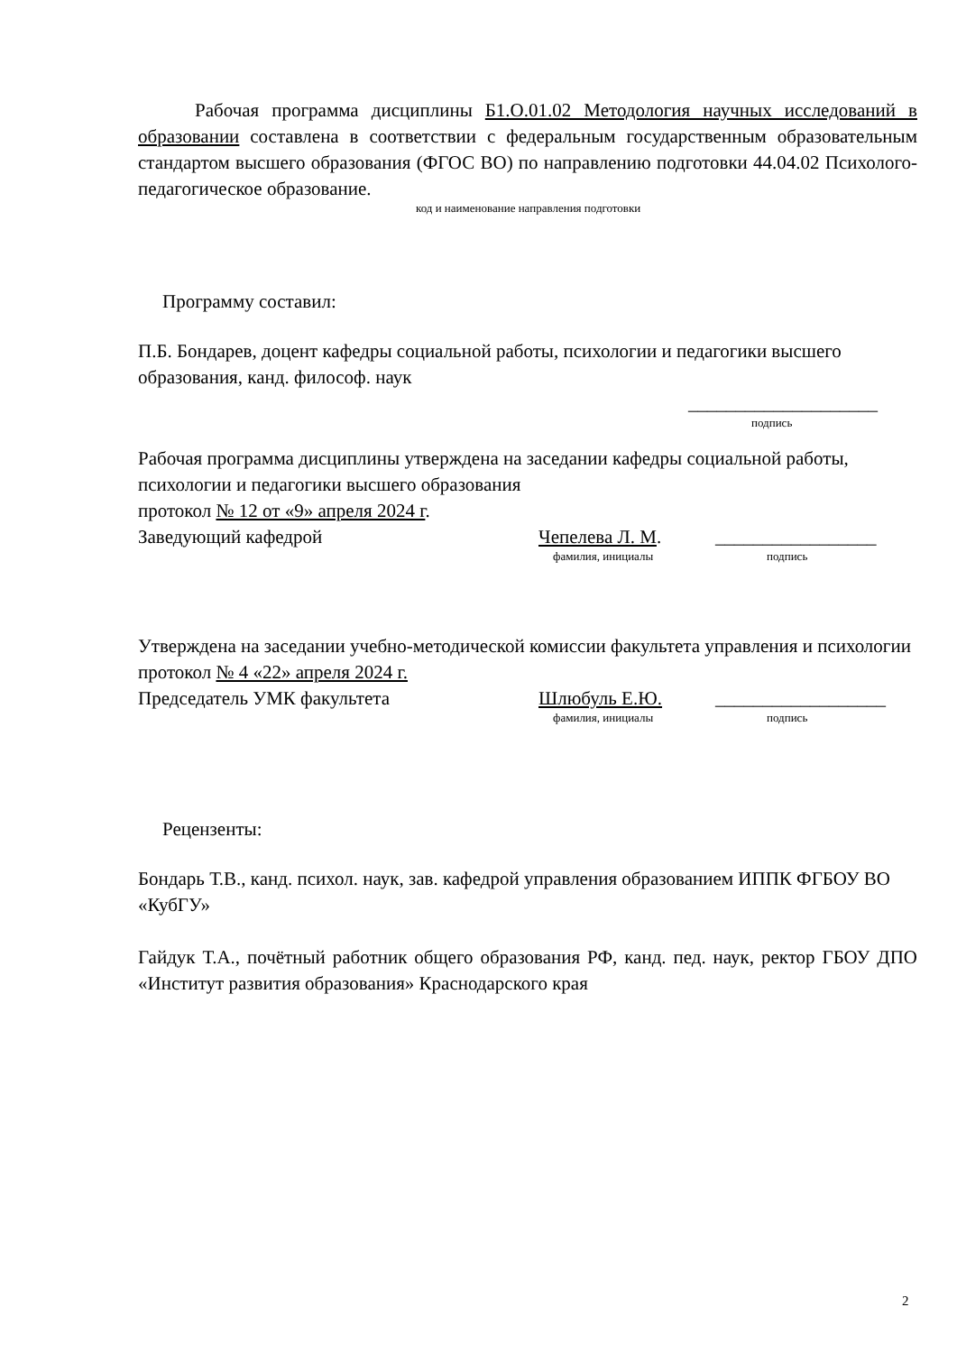Рабочая программа дисциплины Б1.О.01.02 Методология научных исследований в образовании составлена в соответствии с федеральным государственным образовательным стандартом высшего образования (ФГОС ВО) по направлению подготовки 44.04.02 Психолого-педагогическое образование.
код и наименование направления подготовки
Программу составил:
П.Б. Бондарев, доцент кафедры социальной работы, психологии и педагогики высшего образования, канд. философ. наук
____________________
подпись
Рабочая программа дисциплины утверждена на заседании кафедры социальной работы, психологии и педагогики высшего образования
протокол № 12 от «9» апреля 2024 г.
Заведующий кафедрой Чепелева Л. М. _________________
фамилия, инициалы подпись
Утверждена на заседании учебно-методической комиссии факультета управления и психологии
протокол № 4 «22» апреля 2024 г.
Председатель УМК факультета Шлюбуль Е.Ю. __________________
фамилия, инициалы подпись
Рецензенты:
Бондарь Т.В., канд. психол. наук, зав. кафедрой управления образованием ИППК ФГБОУ ВО «КубГУ»
Гайдук Т.А., почётный работник общего образования РФ, канд. пед. наук, ректор ГБОУ ДПО «Институт развития образования» Краснодарского края
2